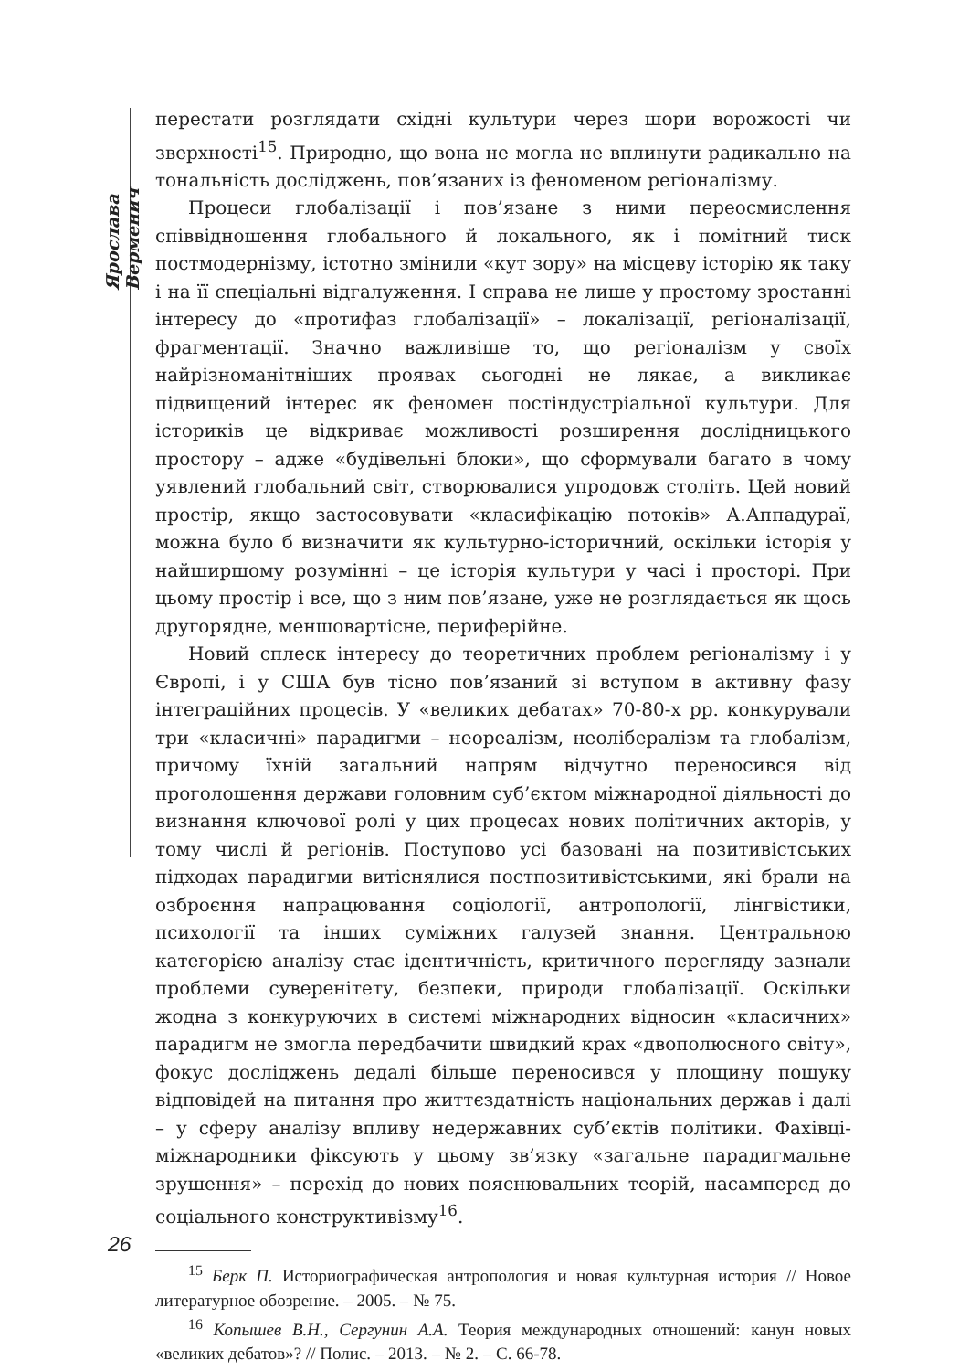Ярослава Верменич
перестати розглядати східні культури через шори ворожості чи зверхності<sup>15</sup>. Природно, що вона не могла не вплинути радикально на тональність досліджень, пов’язаних із феноменом регіоналізму.
Процеси глобалізації і пов’язане з ними переосмислення співвідношення глобального й локального, як і помітний тиск постмодернізму, істотно змінили «кут зору» на місцеву історію як таку і на її спеціальні відгалуження. І справа не лише у простому зростанні інтересу до «протифаз глобалізації» – локалізації, регіоналізації, фрагментації. Значно важливіше то, що регіоналізм у своїх найрізноманітніших проявах сьогодні не лякає, а викликає підвищений інтерес як феномен постіндустріальної культури. Для істориків це відкриває можливості розширення дослідницького простору – адже «будівельні блоки», що сформували багато в чому уявлений глобальний світ, створювалися упродовж століть. Цей новий простір, якщо застосовувати «класифікацію потоків» А.Аппадураї, можна було б визначити як культурно-історичний, оскільки історія у найширшому розумінні – це історія культури у часі і просторі. При цьому простір і все, що з ним пов’язане, уже не розглядається як щось другорядне, меншовартісне, периферійне.
Новий сплеск інтересу до теоретичних проблем регіоналізму і у Європі, і у США був тісно пов’язаний зі вступом в активну фазу інтеграційних процесів. У «великих дебатах» 70-80-х рр. конкурували три «класичні» парадигми – неореалізм, неолібералізм та глобалізм, причому їхній загальний напрям відчутно переносився від проголошення держави головним суб’єктом міжнародної діяльності до визнання ключової ролі у цих процесах нових політичних акторів, у тому числі й регіонів. Поступово усі базовані на позитивістських підходах парадигми витіснялися постпозитивістськими, які брали на озброєння напрацювання соціології, антропології, лінгвістики, психології та інших суміжних галузей знання. Центральною категорією аналізу стає ідентичність, критичного перегляду зазнали проблеми суверенітету, безпеки, природи глобалізації. Оскільки жодна з конкуруючих в системі міжнародних відносин «класичних» парадигм не змогла передбачити швидкий крах «двополюсного світу», фокус досліджень дедалі більше переносився у площину пошуку відповідей на питання про життєздатність національних держав і далі – у сферу аналізу впливу недержавних суб’єктів політики. Фахівці-міжнародники фіксують у цьому зв’язку «загальне парадигмальне зрушення» – перехід до нових пояснювальних теорій, насамперед до соціального конструктивізму<sup>16</sup>.
<sup>15</sup> Берк П. Историографическая антропология и новая культурная история // Новое литературное обозрение. – 2005. – № 75.
<sup>16</sup> Копышев В.Н., Сергунин А.А. Теория международных отношений: канун новых «великих дебатов»? // Полис. – 2013. – № 2. – С. 66-78.
26